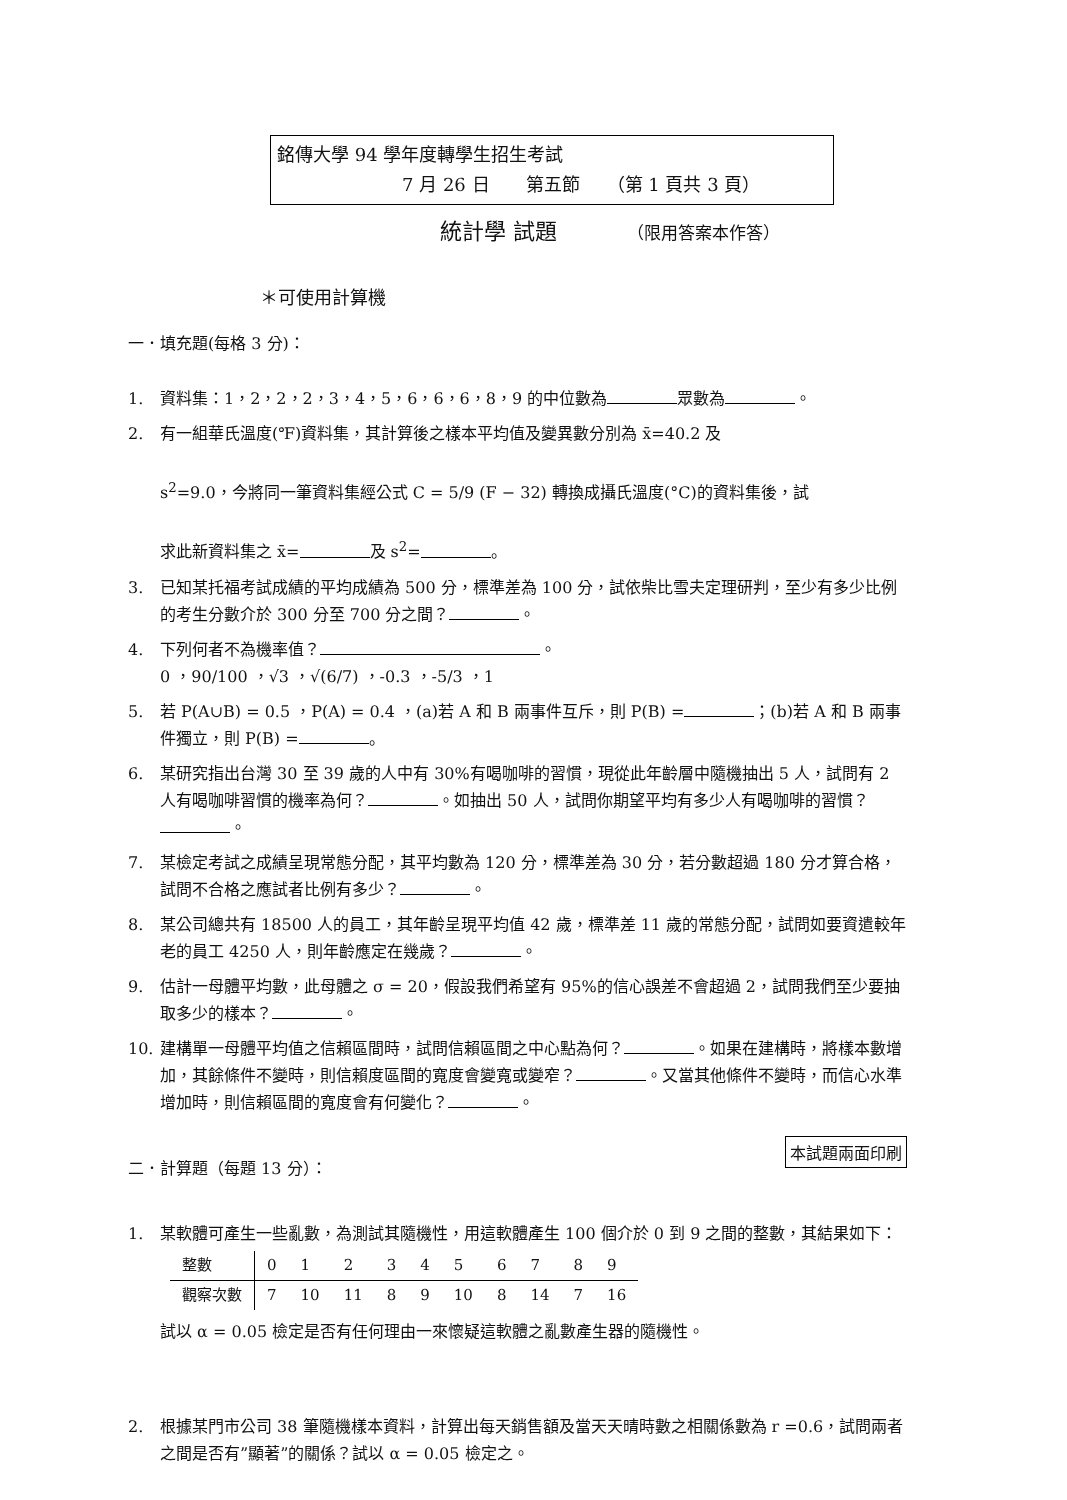銘傳大學 94 學年度轉學生招生考試
7 月 26 日　　第五節　　（第 1 頁共 3 頁）
統計學 試題 （限用答案本作答）
＊可使用計算機
一．填充題(每格 3 分)：
1. 資料集：1，2，2，2，3，4，5，6，6，6，8，9 的中位數為 眾數為 。
2. 有一組華氏溫度(℉)資料集，其計算後之樣本平均值及變異數分別為 x̄=40.2 及
s<sup>2</sup>=9.0，今將同一筆資料集經公式 C = 5/9 (F − 32) 轉換成攝氏溫度(°C)的資料集後，試
求此新資料集之 x̄= 及 s<sup>2</sup>= 。
3. 已知某托福考試成績的平均成績為 500 分，標準差為 100 分，試依柴比雪夫定理研判，至少有多少比例的考生分數介於 300 分至 700 分之間？ 。
4. 下列何者不為機率值？ 。
0 ，90/100 ，√3 ，√(6/7) ，-0.3 ，-5/3 ，1
5. 若 P(A∪B) = 0.5 ，P(A) = 0.4 ，(a)若 A 和 B 兩事件互斥，則 P(B) = ；(b)若 A 和 B 兩事件獨立，則 P(B) = 。
6. 某研究指出台灣 30 至 39 歲的人中有 30%有喝咖啡的習慣，現從此年齡層中隨機抽出 5 人，試問有 2 人有喝咖啡習慣的機率為何？ 。如抽出 50 人，試問你期望平均有多少人有喝咖啡的習慣？ 。
7. 某檢定考試之成績呈現常態分配，其平均數為 120 分，標準差為 30 分，若分數超過 180 分才算合格，試問不合格之應試者比例有多少？ 。
8. 某公司總共有 18500 人的員工，其年齡呈現平均值 42 歲，標準差 11 歲的常態分配，試問如要資遣較年老的員工 4250 人，則年齡應定在幾歲？ 。
9. 估計一母體平均數，此母體之 σ = 20，假設我們希望有 95%的信心誤差不會超過 2，試問我們至少要抽取多少的樣本？ 。
10. 建構單一母體平均值之信賴區間時，試問信賴區間之中心點為何？ 。如果在建構時，將樣本數增加，其餘條件不變時，則信賴度區間的寬度會變寬或變窄？ 。又當其他條件不變時，而信心水準增加時，則信賴區間的寬度會有何變化？ 。
本試題兩面印刷
二．計算題（每題 13 分）：
1. 某軟體可產生一些亂數，為測試其隨機性，用這軟體產生 100 個介於 0 到 9 之間的整數，其結果如下：
| 整數 | 0 | 1 | 2 | 3 | 4 | 5 | 6 | 7 | 8 | 9 |
| --- | --- | --- | --- | --- | --- | --- | --- | --- | --- | --- |
| 觀察次數 | 7 | 10 | 11 | 8 | 9 | 10 | 8 | 14 | 7 | 16 |
試以 α = 0.05 檢定是否有任何理由一來懷疑這軟體之亂數產生器的隨機性。
2. 根據某門市公司 38 筆隨機樣本資料，計算出每天銷售額及當天天晴時數之相關係數為 r =0.6，試問兩者之間是否有”顯著”的關係？試以 α = 0.05 檢定之。